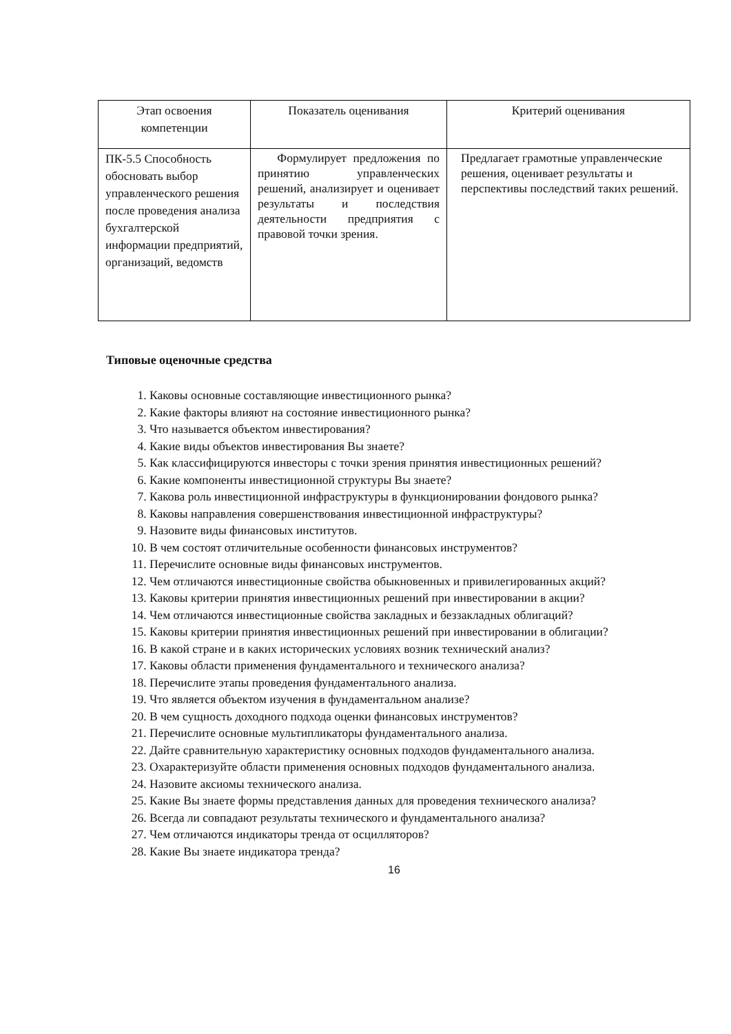| Этап освоения компетенции | Показатель оценивания | Критерий оценивания |
| --- | --- | --- |
| ПК-5.5 Способность обосновать выбор управленческого решения после проведения анализа бухгалтерской информации предприятий, организаций, ведомств | Формулирует предложения по принятию управленческих решений, анализирует и оценивает результаты и последствия деятельности предприятия с правовой точки зрения. | Предлагает грамотные управленческие решения, оценивает результаты и перспективы последствий таких решений. |
Типовые оценочные средства
1. Каковы основные составляющие инвестиционного рынка?
2. Какие факторы влияют на состояние инвестиционного рынка?
3. Что называется объектом инвестирования?
4. Какие виды объектов инвестирования Вы знаете?
5. Как классифицируются инвесторы с точки зрения принятия инвестиционных решений?
6. Какие компоненты инвестиционной структуры Вы знаете?
7. Какова роль инвестиционной инфраструктуры в функционировании фондового рынка?
8. Каковы направления совершенствования инвестиционной инфраструктуры?
9. Назовите виды финансовых институтов.
10. В чем состоят отличительные особенности финансовых инструментов?
11. Перечислите основные виды финансовых инструментов.
12. Чем отличаются инвестиционные свойства обыкновенных и привилегированных акций?
13. Каковы критерии принятия инвестиционных решений при инвестировании в акции?
14. Чем отличаются инвестиционные свойства закладных и беззакладных облигаций?
15. Каковы критерии принятия инвестиционных решений при инвестировании в облигации?
16. В какой стране и в каких исторических условиях возник технический анализ?
17. Каковы области применения фундаментального и технического анализа?
18. Перечислите этапы проведения фундаментального анализа.
19. Что является объектом изучения в фундаментальном анализе?
20. В чем сущность доходного подхода оценки финансовых инструментов?
21. Перечислите основные мультипликаторы фундаментального анализа.
22. Дайте сравнительную характеристику основных подходов фундаментального анализа.
23. Охарактеризуйте области применения основных подходов фундаментального анализа.
24. Назовите аксиомы технического анализа.
25. Какие Вы знаете формы представления данных для проведения технического анализа?
26. Всегда ли совпадают результаты технического и фундаментального анализа?
27. Чем отличаются индикаторы тренда от осцилляторов?
28. Какие Вы знаете индикатора тренда?
16